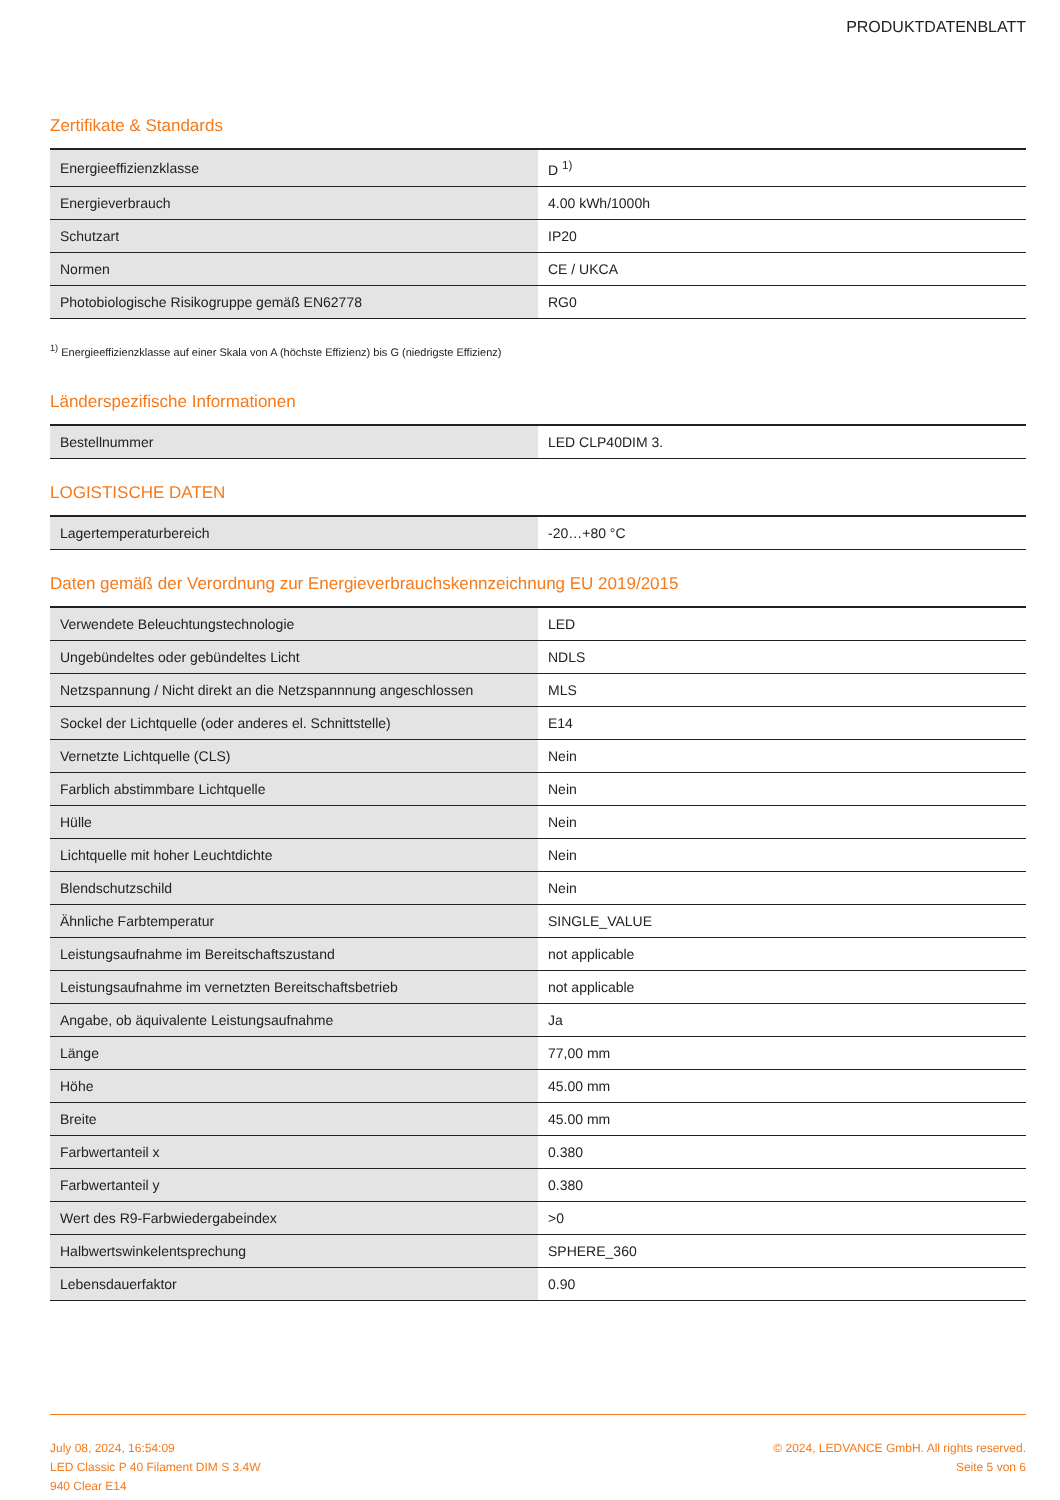PRODUKTDATENBLATT
Zertifikate & Standards
| Energieeffizienzklasse | D <sup>1)</sup> |
| Energieverbrauch | 4.00 kWh/1000h |
| Schutzart | IP20 |
| Normen | CE / UKCA |
| Photobiologische Risikogruppe gemäß EN62778 | RG0 |
<sup>1)</sup> Energieeffizienzklasse auf einer Skala von A (höchste Effizienz) bis G (niedrigste Effizienz)
Länderspezifische Informationen
| Bestellnummer | LED CLP40DIM 3. |
LOGISTISCHE DATEN
| Lagertemperaturbereich | -20…+80 °C |
Daten gemäß der Verordnung zur Energieverbrauchskennzeichnung EU 2019/2015
| Verwendete Beleuchtungstechnologie | LED |
| Ungebündeltes oder gebündeltes Licht | NDLS |
| Netzspannung / Nicht direkt an die Netzspannnung angeschlossen | MLS |
| Sockel der Lichtquelle (oder anderes el. Schnittstelle) | E14 |
| Vernetzte Lichtquelle (CLS) | Nein |
| Farblich abstimmbare Lichtquelle | Nein |
| Hülle | Nein |
| Lichtquelle mit hoher Leuchtdichte | Nein |
| Blendschutzschild | Nein |
| Ähnliche Farbtemperatur | SINGLE_VALUE |
| Leistungsaufnahme im Bereitschaftszustand | not applicable |
| Leistungsaufnahme im vernetzten Bereitschaftsbetrieb | not applicable |
| Angabe, ob äquivalente Leistungsaufnahme | Ja |
| Länge | 77,00 mm |
| Höhe | 45.00 mm |
| Breite | 45.00 mm |
| Farbwertanteil x | 0.380 |
| Farbwertanteil y | 0.380 |
| Wert des R9-Farbwiedergabeindex | >0 |
| Halbwertswinkelentsprechung | SPHERE_360 |
| Lebensdauerfaktor | 0.90 |
July 08, 2024, 16:54:09
LED Classic P 40 Filament DIM S 3.4W
940 Clear E14
© 2024, LEDVANCE GmbH. All rights reserved.
Seite 5 von 6